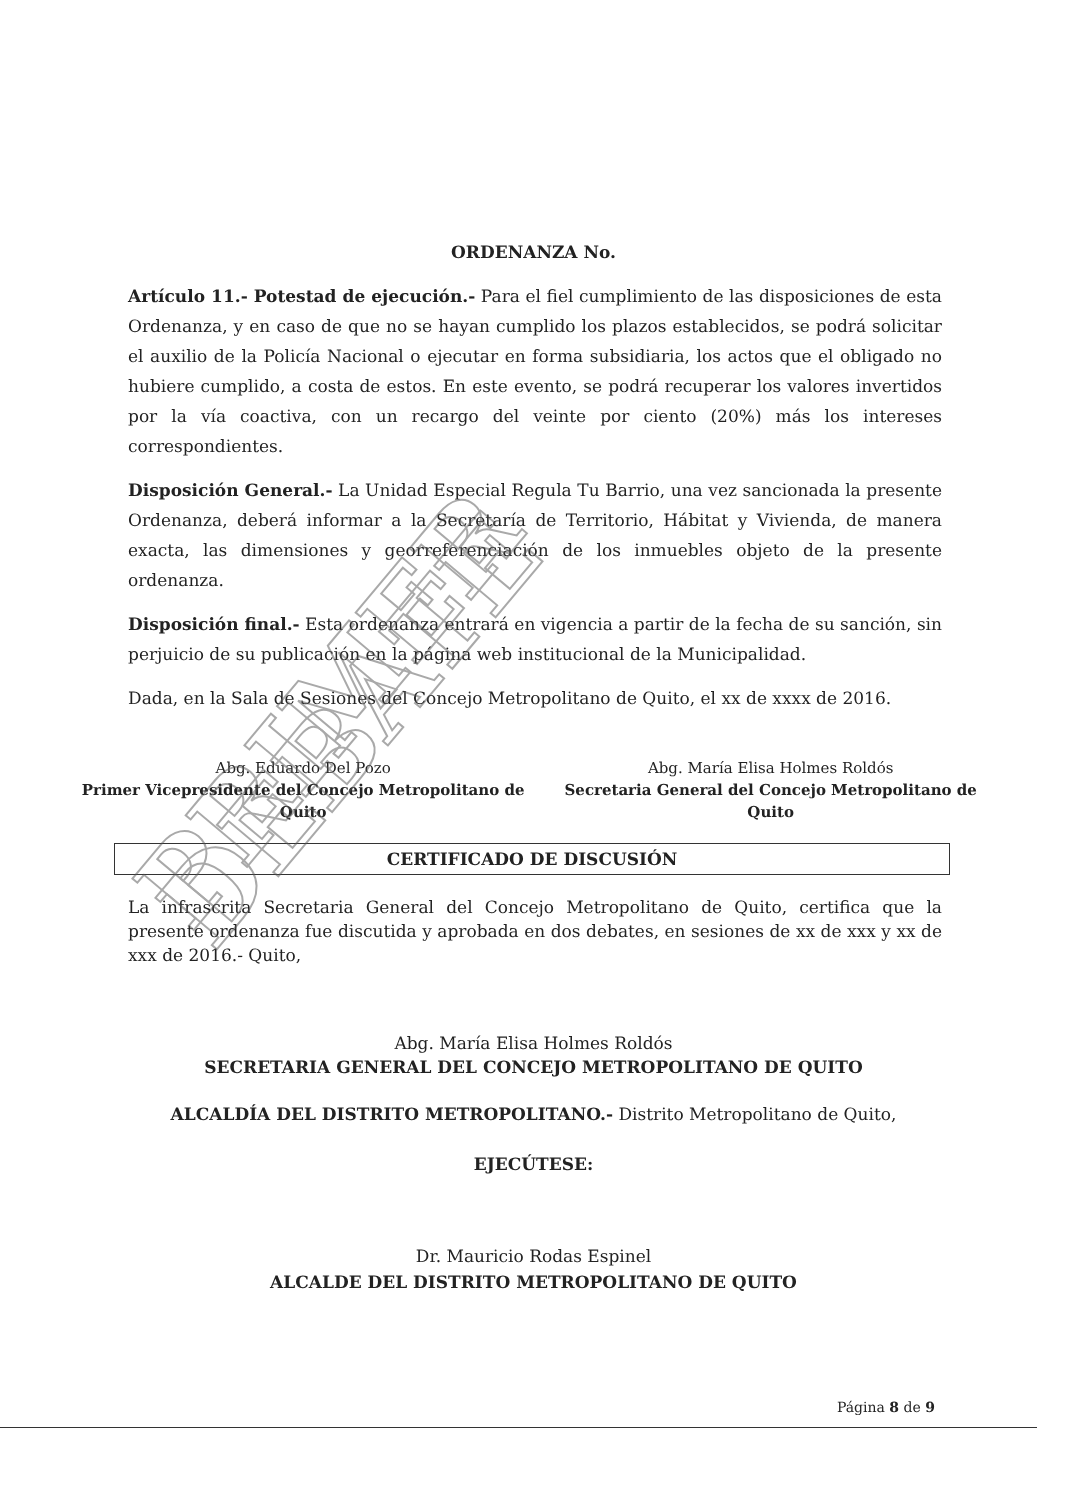PRIMER DEBATE
ORDENANZA No.
Artículo 11.- Potestad de ejecución.- Para el fiel cumplimiento de las disposiciones de esta Ordenanza, y en caso de que no se hayan cumplido los plazos establecidos, se podrá solicitar el auxilio de la Policía Nacional o ejecutar en forma subsidiaria, los actos que el obligado no hubiere cumplido, a costa de estos. En este evento, se podrá recuperar los valores invertidos por la vía coactiva, con un recargo del veinte por ciento (20%) más los intereses correspondientes.
Disposición General.- La Unidad Especial Regula Tu Barrio, una vez sancionada la presente Ordenanza, deberá informar a la Secretaría de Territorio, Hábitat y Vivienda, de manera exacta, las dimensiones y georreferenciación de los inmuebles objeto de la presente ordenanza.
Disposición final.- Esta ordenanza entrará en vigencia a partir de la fecha de su sanción, sin perjuicio de su publicación en la página web institucional de la Municipalidad.
Dada, en la Sala de Sesiones del Concejo Metropolitano de Quito, el xx de xxxx de 2016.
Abg. Eduardo Del Pozo
Primer Vicepresidente del Concejo Metropolitano de Quito
Abg. María Elisa Holmes Roldós
Secretaria General del Concejo Metropolitano de Quito
CERTIFICADO DE DISCUSIÓN
La infrascrita Secretaria General del Concejo Metropolitano de Quito, certifica que la presente ordenanza fue discutida y aprobada en dos debates, en sesiones de xx de xxx y xx de xxx de 2016.- Quito,
Abg. María Elisa Holmes Roldós
SECRETARIA GENERAL DEL CONCEJO METROPOLITANO DE QUITO
ALCALDÍA DEL DISTRITO METROPOLITANO.- Distrito Metropolitano de Quito,
EJECÚTESE:
Dr. Mauricio Rodas Espinel
ALCALDE DEL DISTRITO METROPOLITANO DE QUITO
Página 8 de 9